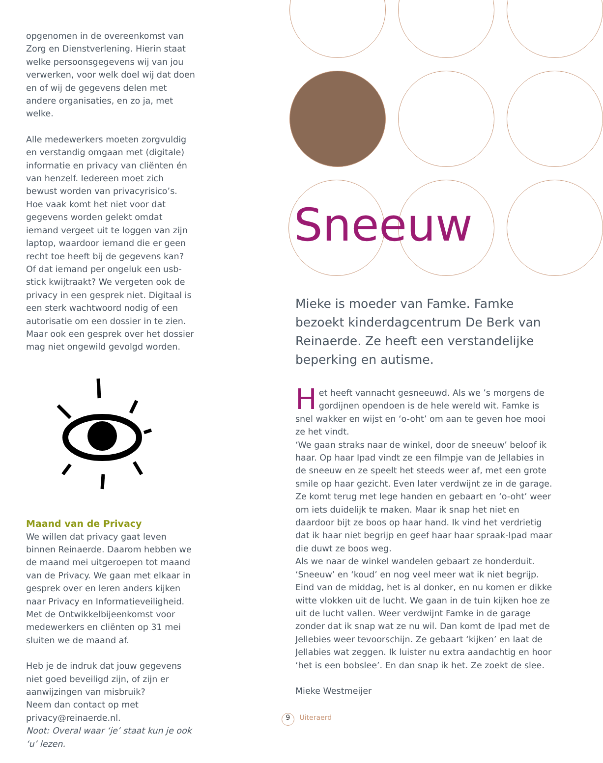opgenomen in de overeenkomst van Zorg en Dienstverlening. Hierin staat welke persoonsgegevens wij van jou verwerken, voor welk doel wij dat doen en of wij de gegevens delen met andere organisaties, en zo ja, met welke.
Alle medewerkers moeten zorgvuldig en verstandig omgaan met (digitale) informatie en privacy van cliënten én van henzelf. Iedereen moet zich bewust worden van privacyrisico’s. Hoe vaak komt het niet voor dat gegevens worden gelekt omdat iemand vergeet uit te loggen van zijn laptop, waardoor iemand die er geen recht toe heeft bij de gegevens kan? Of dat iemand per ongeluk een usb-stick kwijtraakt? We vergeten ook de privacy in een gesprek niet. Digitaal is een sterk wachtwoord nodig of een autorisatie om een dossier in te zien. Maar ook een gesprek over het dossier mag niet ongewild gevolgd worden.
Maand van de Privacy
We willen dat privacy gaat leven binnen Reinaerde. Daarom hebben we de maand mei uitgeroepen tot maand van de Privacy. We gaan met elkaar in gesprek over en leren anders kijken naar Privacy en Informatieveiligheid. Met de Ontwikkelbijeenkomst voor medewerkers en cliënten op 31 mei sluiten we de maand af.
Heb je de indruk dat jouw gegevens niet goed beveiligd zijn, of zijn er aanwijzingen van misbruik?
Neem dan contact op met privacy@reinaerde.nl.
Noot: Overal waar ‘je’ staat kun je ook ‘u’ lezen.
Sneeuw
Mieke is moeder van Famke. Famke bezoekt kinderdagcentrum De Berk van Reinaerde. Ze heeft een verstandelijke beperking en autisme.
Het heeft vannacht gesneeuwd. Als we ’s morgens de gordijnen opendoen is de hele wereld wit. Famke is snel wakker en wijst en ‘o-oht’ om aan te geven hoe mooi ze het vindt.
‘We gaan straks naar de winkel, door de sneeuw’ beloof ik haar. Op haar Ipad vindt ze een filmpje van de Jellabies in de sneeuw en ze speelt het steeds weer af, met een grote smile op haar gezicht. Even later verdwijnt ze in de garage. Ze komt terug met lege handen en gebaart en ‘o-oht’ weer om iets duidelijk te maken. Maar ik snap het niet en daardoor bijt ze boos op haar hand. Ik vind het verdrietig dat ik haar niet begrijp en geef haar haar spraak-Ipad maar die duwt ze boos weg.
Als we naar de winkel wandelen gebaart ze honderduit. ‘Sneeuw’ en ‘koud’ en nog veel meer wat ik niet begrijp. Eind van de middag, het is al donker, en nu komen er dikke witte vlokken uit de lucht. We gaan in de tuin kijken hoe ze uit de lucht vallen. Weer verdwijnt Famke in de garage zonder dat ik snap wat ze nu wil. Dan komt de Ipad met de Jellebies weer tevoorschijn. Ze gebaart ‘kijken’ en laat de Jellabies wat zeggen. Ik luister nu extra aandachtig en hoor ‘het is een bobslee’. En dan snap ik het. Ze zoekt de slee.
Mieke Westmeijer
9 Uiteraerd